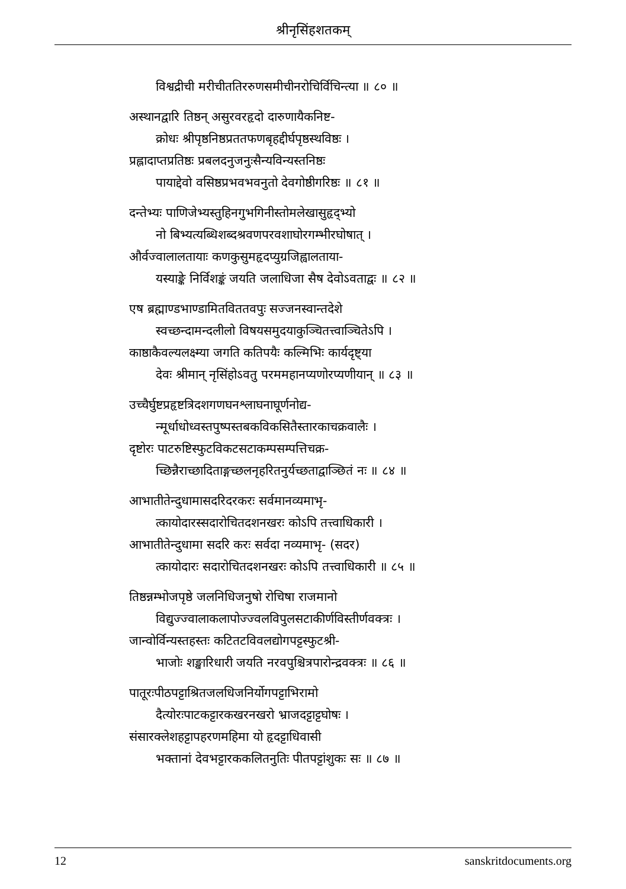श्रीनृसिंहशतकम्
विश्वद्रीची मरीचीततिररुणसमीचीनरोचिर्विचिन्त्या ॥ ८० ॥
अस्थानद्वारि तिष्ठन् असुरवरहृदो दारुणायैकनिष्ट-
क्रोधः श्रीपृष्ठनिष्ठप्रततफणबृहद्दीर्घपृष्ठस्थविष्ठः ।
प्रह्लादाप्तप्रतिष्ठः प्रबलदनुजनुःसैन्यविन्यस्तनिष्ठः
पायाद्देवो वसिष्ठप्रभवभवनुतो देवगोष्ठीगरिष्ठः ॥ ८१ ॥
दन्तेभ्यः पाणिजेभ्यस्तुहिनगुभगिनीस्तोमलेखासुहृद्भ्यो
नो बिभ्यत्यब्धिशब्दश्रवणपरवशाघोरगम्भीरघोषात् ।
और्वज्वालालतायाः कणकुसुमहृदप्युग्रजिह्वालताया-
यस्याङ्के निर्विशङ्कं जयति जलाधिजा सैष देवोऽवताद्वः ॥ ८२ ॥
एष ब्रह्माण्डभाण्डामितविततवपुः सज्जनस्वान्तदेशे
स्वच्छन्दामन्दलीलो विषयसमुदयाकुञ्चितत्त्वाञ्चितेऽपि ।
काष्ठाकैवल्यलक्ष्म्या जगति कतिपयैः कल्मिभिः कार्यदृष्ट्या
देवः श्रीमान् नृसिंहोऽवतु परममहानप्यणोरप्यणीयान् ॥ ८३ ॥
उच्चैर्घुष्टप्रहृष्टत्रिदशगणघनश्लाघनाघूर्णनोद्य-
न्मूर्धाधोध्वस्तपुष्पस्तबकविकसितैस्तारकाचक्रवालैः ।
दृष्टोरः पाटरुष्टिस्फुटविकटसटाकम्पसम्पत्तिचक्र-
च्छिन्नैराच्छादिताङ्गच्छलनृहरितनुर्यच्छताद्वाञ्छितं नः ॥ ८४ ॥
आभातीतेन्दुधामासदरिदरकरः सर्वमानव्यमाभृ-
त्कायोदारस्सदारोचितदशनखरः कोऽपि तत्त्वाधिकारी ।
आभातीतेन्दुधामा सदरि करः सर्वदा नव्यमाभृ- (सदर)
त्कायोदारः सदारोचितदशनखरः कोऽपि तत्त्वाधिकारी ॥ ८५ ॥
तिष्ठन्नम्भोजपृष्ठे जलनिधिजनुषो रोचिषा राजमानो
विद्युज्ज्वालाकलापोज्ज्वलविपुलसटाकीर्णविस्तीर्णवक्त्रः ।
जान्वोर्विन्यस्तहस्तः कटितटविवलद्योगपट्टस्फुटश्री-
भाजोः शङ्खारिधारी जयति नरवपुश्चित्रपारोन्द्रवक्त्रः ॥ ८६ ॥
पातूरःपीठपट्टाश्रितजलधिजनिर्योगपट्टाभिरामो
दैत्योरःपाटकट्टारकखरनखरो भ्राजदट्टाट्टघोषः ।
संसारक्लेशहट्टापहरणमहिमा यो हृदट्टाधिवासी
भक्तानां देवभट्टारककलितनुतिः पीतपट्टांशुकः सः ॥ ८७ ॥
12 sanskritdocuments.org